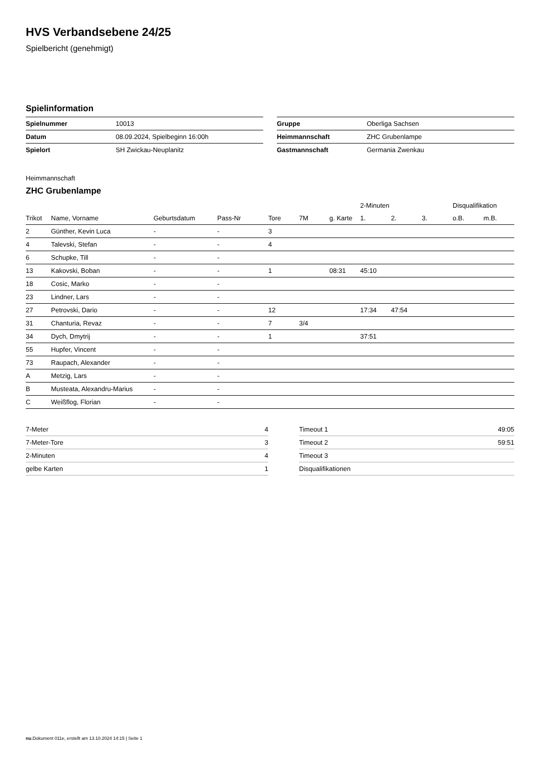HVS Verbandsebene 24/25
Spielbericht (genehmigt)
Spielinformation
| Spielnummer | 10013 |
| Datum | 08.09.2024, Spielbeginn 16:00h |
| Spielort | SH Zwickau-Neuplanitz |
| Gruppe | Oberliga Sachsen |
| Heimmannschaft | ZHC Grubenlampe |
| Gastmannschaft | Germania Zwenkau |
Heimmannschaft
ZHC Grubenlampe
| | | | | | | | 2-Minuten | | | Disqualifikation | |
| --- | --- | --- | --- | --- | --- | --- | --- | --- | --- | --- | --- |
| Trikot | Name, Vorname | Geburtsdatum | Pass-Nr | Tore | 7M | g. Karte | 1. | 2. | 3. | o.B. | m.B. |
| 2 | Günther, Kevin Luca | - | - | 3 | | | | | | | |
| 4 | Talevski, Stefan | - | - | 4 | | | | | | | |
| 6 | Schupke, Till | - | - | | | | | | | | |
| 13 | Kakovski, Boban | - | - | 1 | | 08:31 | 45:10 | | | | |
| 18 | Cosic, Marko | - | - | | | | | | | | |
| 23 | Lindner, Lars | - | - | | | | | | | | |
| 27 | Petrovski, Dario | - | - | 12 | | | 17:34 | 47:54 | | | |
| 31 | Chanturia, Revaz | - | - | 7 | 3/4 | | | | | | |
| 34 | Dych, Dmytrij | - | - | 1 | | | 37:51 | | | | |
| 55 | Hupfer, Vincent | - | - | | | | | | | | |
| 73 | Raupach, Alexander | - | - | | | | | | | | |
| A | Metzig, Lars | - | - | | | | | | | | |
| B | Musteata, Alexandru-Marius | - | - | | | | | | | | |
| C | Weißflog, Florian | - | - | | | | | | | | |
| 7-Meter | 4 |
| 7-Meter-Tore | 3 |
| 2-Minuten | 4 |
| gelbe Karten | 1 |
| Timeout 1 | 49:05 |
| Timeout 2 | 59:51 |
| Timeout 3 | |
| Disqualifikationen | |
nu.Dokument 011e, erstellt am 13.10.2024 14:15 | Seite 1